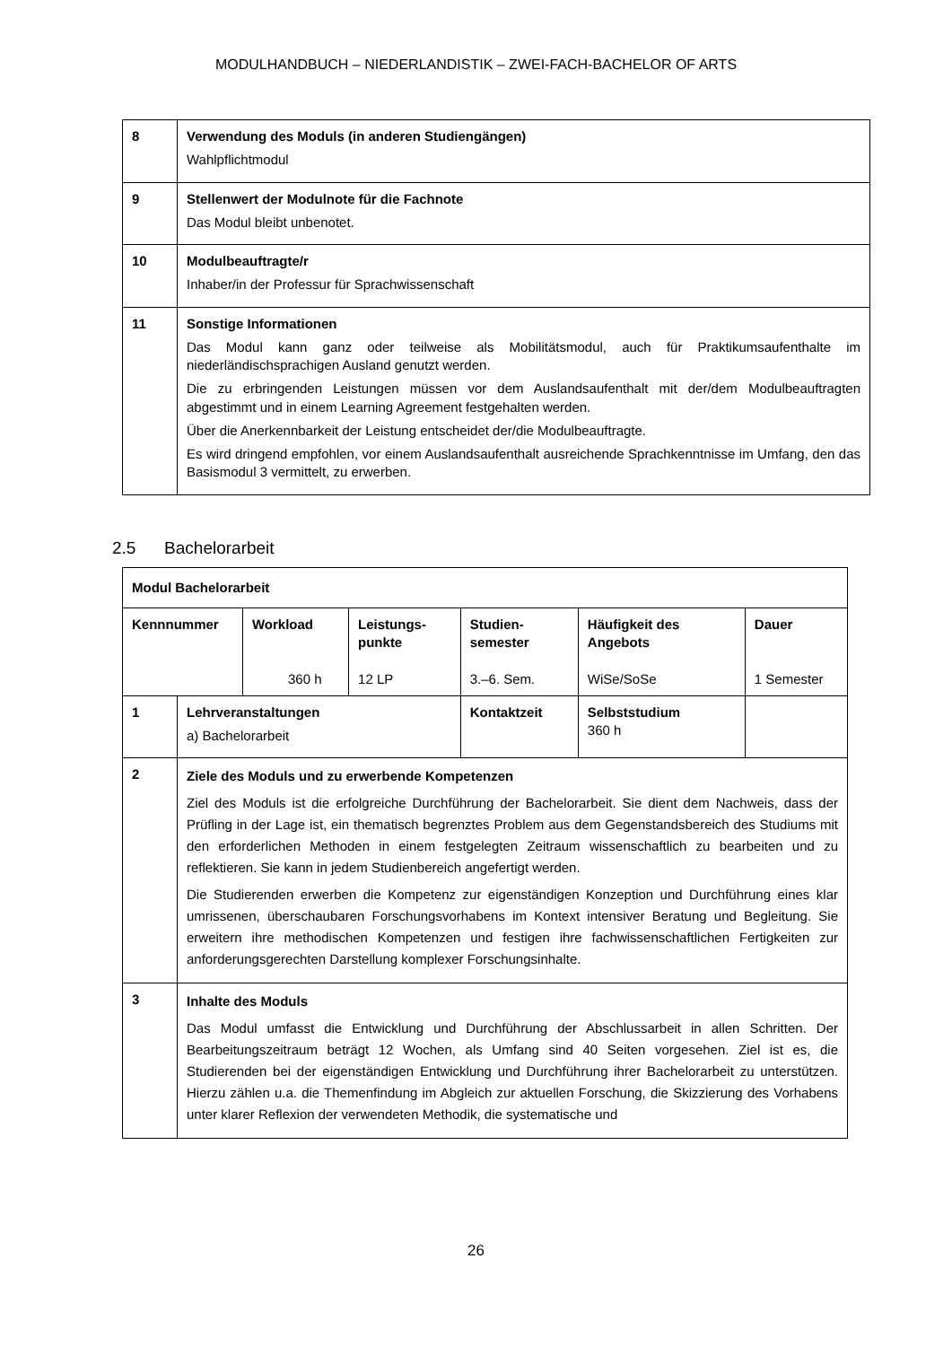MODULHANDBUCH – NIEDERLANDISTIK – ZWEI-FACH-BACHELOR OF ARTS
| 8 | Verwendung des Moduls (in anderen Studiengängen) Wahlpflichtmodul |
| 9 | Stellenwert der Modulnote für die Fachnote Das Modul bleibt unbenotet. |
| 10 | Modulbeauftragte/r Inhaber/in der Professur für Sprachwissenschaft |
| 11 | Sonstige Informationen Das Modul kann ganz oder teilweise als Mobilitätsmodul, auch für Praktikumsaufenthalte im niederländischsprachigen Ausland genutzt werden. Die zu erbringenden Leistungen müssen vor dem Auslandsaufenthalt mit der/dem Modulbeauftragten abgestimmt und in einem Learning Agreement festgehalten werden. Über die Anerkennbarkeit der Leistung entscheidet der/die Modulbeauftragte. Es wird dringend empfohlen, vor einem Auslandsaufenthalt ausreichende Sprachkenntnisse im Umfang, den das Basismodul 3 vermittelt, zu erwerben. |
2.5 Bachelorarbeit
| Modul Bachelorarbeit | | | | | | |
| Kennnummer | | Workload 360 h | Leistungs- punkte 12 LP | Studien- semester 3.–6. Sem. | Häufigkeit des Angebots WiSe/SoSe | Dauer 1 Semester |
| 1 | Lehrveranstaltungen a) Bachelorarbeit | | | Kontaktzeit | Selbststudium 360 h | |
| 2 | Ziele des Moduls und zu erwerbende Kompetenzen Ziel des Moduls ist die erfolgreiche Durchführung der Bachelorarbeit. Sie dient dem Nachweis, dass der Prüfling in der Lage ist, ein thematisch begrenztes Problem aus dem Gegenstandsbereich des Studiums mit den erforderlichen Methoden in einem festgelegten Zeitraum wissenschaftlich zu bearbeiten und zu reflektieren. Sie kann in jedem Studienbereich angefertigt werden. Die Studierenden erwerben die Kompetenz zur eigenständigen Konzeption und Durchführung eines klar umrissenen, überschaubaren Forschungsvorhabens im Kontext intensiver Beratung und Begleitung. Sie erweitern ihre methodischen Kompetenzen und festigen ihre fachwissenschaftlichen Fertigkeiten zur anforderungsgerechten Darstellung komplexer Forschungsinhalte. | | | | | |
| 3 | Inhalte des Moduls Das Modul umfasst die Entwicklung und Durchführung der Abschlussarbeit in allen Schritten. Der Bearbeitungszeitraum beträgt 12 Wochen, als Umfang sind 40 Seiten vorgesehen. Ziel ist es, die Studierenden bei der eigenständigen Entwicklung und Durchführung ihrer Bachelorarbeit zu unterstützen. Hierzu zählen u.a. die Themenfindung im Abgleich zur aktuellen Forschung, die Skizzierung des Vorhabens unter klarer Reflexion der verwendeten Methodik, die systematische und | | | | | |
26